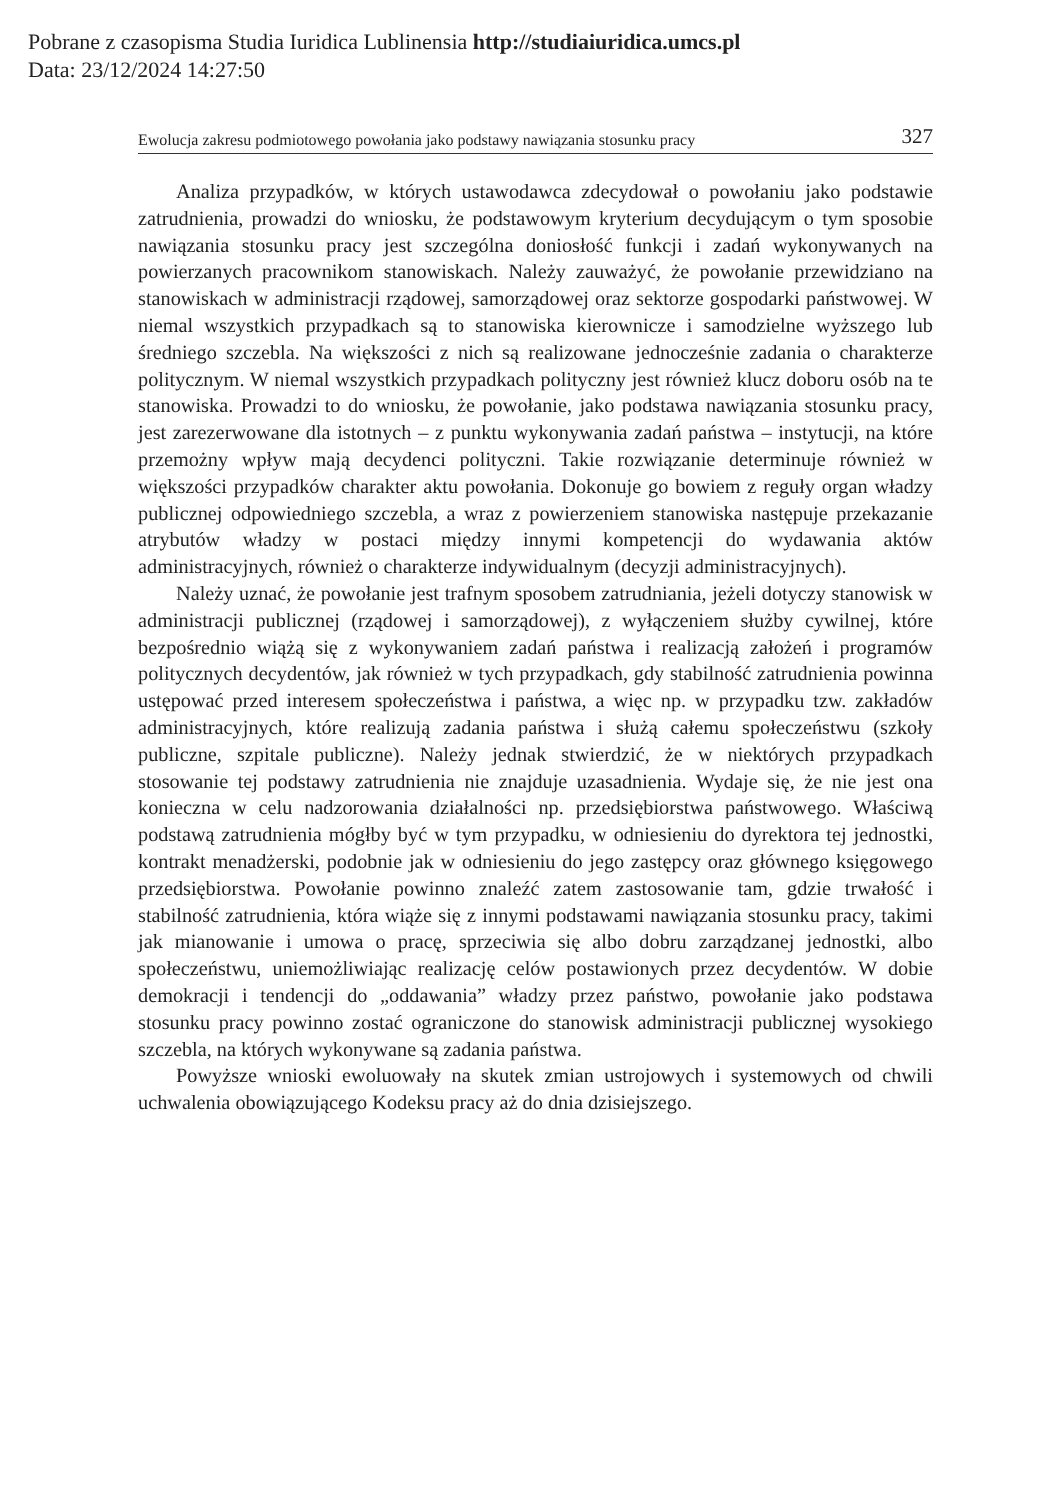Pobrane z czasopisma Studia Iuridica Lublinensia http://studiaiuridica.umcs.pl
Data: 23/12/2024 14:27:50
Ewolucja zakresu podmiotowego powołania jako podstawy nawiązania stosunku pracy 327
Analiza przypadków, w których ustawodawca zdecydował o powołaniu jako podstawie zatrudnienia, prowadzi do wniosku, że podstawowym kryterium decydującym o tym sposobie nawiązania stosunku pracy jest szczególna doniosłość funkcji i zadań wykonywanych na powierzanych pracownikom stanowiskach. Należy zauważyć, że powołanie przewidziano na stanowiskach w administracji rządowej, samorządowej oraz sektorze gospodarki państwowej. W niemal wszystkich przypadkach są to stanowiska kierownicze i samodzielne wyższego lub średniego szczebla. Na większości z nich są realizowane jednocześnie zadania o charakterze politycznym. W niemal wszystkich przypadkach polityczny jest również klucz doboru osób na te stanowiska. Prowadzi to do wniosku, że powołanie, jako podstawa nawiązania stosunku pracy, jest zarezerwowane dla istotnych – z punktu wykonywania zadań państwa – instytucji, na które przemożny wpływ mają decydenci polityczni. Takie rozwiązanie determinuje również w większości przypadków charakter aktu powołania. Dokonuje go bowiem z reguły organ władzy publicznej odpowiedniego szczebla, a wraz z powierzeniem stanowiska następuje przekazanie atrybutów władzy w postaci między innymi kompetencji do wydawania aktów administracyjnych, również o charakterze indywidualnym (decyzji administracyjnych).
Należy uznać, że powołanie jest trafnym sposobem zatrudniania, jeżeli dotyczy stanowisk w administracji publicznej (rządowej i samorządowej), z wyłączeniem służby cywilnej, które bezpośrednio wiążą się z wykonywaniem zadań państwa i realizacją założeń i programów politycznych decydentów, jak również w tych przypadkach, gdy stabilność zatrudnienia powinna ustępować przed interesem społeczeństwa i państwa, a więc np. w przypadku tzw. zakładów administracyjnych, które realizują zadania państwa i służą całemu społeczeństwu (szkoły publiczne, szpitale publiczne). Należy jednak stwierdzić, że w niektórych przypadkach stosowanie tej podstawy zatrudnienia nie znajduje uzasadnienia. Wydaje się, że nie jest ona konieczna w celu nadzorowania działalności np. przedsiębiorstwa państwowego. Właściwą podstawą zatrudnienia mógłby być w tym przypadku, w odniesieniu do dyrektora tej jednostki, kontrakt menadżerski, podobnie jak w odniesieniu do jego zastępcy oraz głównego księgowego przedsiębiorstwa. Powołanie powinno znaleźć zatem zastosowanie tam, gdzie trwałość i stabilność zatrudnienia, która wiąże się z innymi podstawami nawiązania stosunku pracy, takimi jak mianowanie i umowa o pracę, sprzeciwia się albo dobru zarządzanej jednostki, albo społeczeństwu, uniemożliwiając realizację celów postawionych przez decydentów. W dobie demokracji i tendencji do „oddawania” władzy przez państwo, powołanie jako podstawa stosunku pracy powinno zostać ograniczone do stanowisk administracji publicznej wysokiego szczebla, na których wykonywane są zadania państwa.
Powyższe wnioski ewoluowały na skutek zmian ustrojowych i systemowych od chwili uchwalenia obowiązującego Kodeksu pracy aż do dnia dzisiejszego.